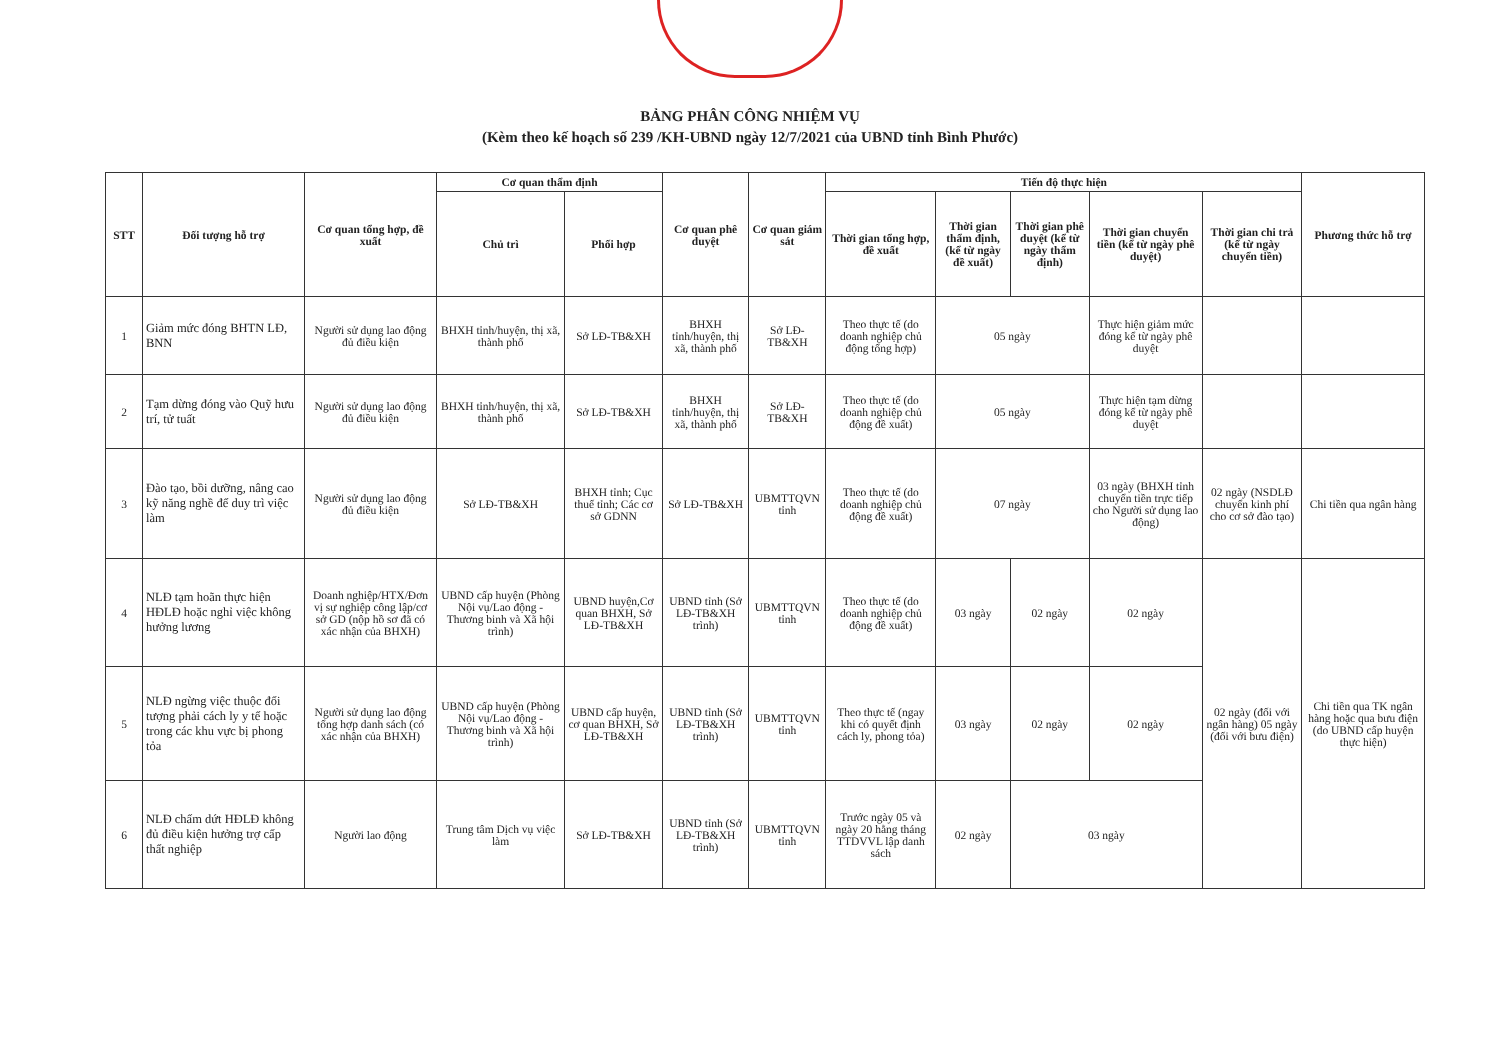BẢNG PHÂN CÔNG NHIỆM VỤ
(Kèm theo kế hoạch số 239 /KH-UBND ngày 12/7/2021 của UBND tỉnh Bình Phước)
| STT | Đối tượng hỗ trợ | Cơ quan tổng hợp, đề xuất | Cơ quan thẩm định | | Cơ quan phê duyệt | Cơ quan giám sát | Tiến độ thực hiện | | | | | Phương thức hỗ trợ |
| --- | --- | --- | --- | --- | --- | --- | --- | --- | --- | --- | --- | --- |
| | | | Chủ trì | Phối hợp | | | Thời gian tổng hợp, đề xuất | Thời gian thẩm định, (kể từ ngày đề xuất) | Thời gian phê duyệt (kể từ ngày thẩm định) | Thời gian chuyển tiền (kể từ ngày phê duyệt) | Thời gian chi trả (kể từ ngày chuyển tiền) | |
| 1 | Giảm mức đóng BHTN LĐ, BNN | Người sử dụng lao động đủ điều kiện | BHXH tỉnh/huyện, thị xã, thành phố | Sở LĐ-TB&XH | BHXH tỉnh/huyện, thị xã, thành phố | Sở LĐ-TB&XH | Theo thực tế (do doanh nghiệp chủ động tổng hợp) | 05 ngày | | Thực hiện giảm mức đóng kể từ ngày phê duyệt | | |
| 2 | Tạm dừng đóng vào Quỹ hưu trí, tử tuất | Người sử dụng lao động đủ điều kiện | BHXH tỉnh/huyện, thị xã, thành phố | Sở LĐ-TB&XH | BHXH tỉnh/huyện, thị xã, thành phố | Sở LĐ-TB&XH | Theo thực tế (do doanh nghiệp chủ động đề xuất) | 05 ngày | | Thực hiện tạm dừng đóng kể từ ngày phê duyệt | | |
| 3 | Đào tạo, bồi dưỡng, nâng cao kỹ năng nghề để duy trì việc làm | Người sử dụng lao động đủ điều kiện | Sở LĐ-TB&XH | BHXH tỉnh; Cục thuế tỉnh; Các cơ sở GDNN | Sở LĐ-TB&XH | UBMTTQVN tỉnh | Theo thực tế (do doanh nghiệp chủ động đề xuất) | 07 ngày | | 03 ngày (BHXH tỉnh chuyển tiền trực tiếp cho Người sử dụng lao động) | 02 ngày (NSDLĐ chuyển kinh phí cho cơ sở đào tạo) | Chi tiền qua ngân hàng |
| 4 | NLĐ tạm hoãn thực hiện HĐLĐ hoặc nghỉ việc không hưởng lương | Doanh nghiệp/HTX/Đơn vị sự nghiệp công lập/cơ sở GD (nộp hồ sơ đã có xác nhận của BHXH) | UBND cấp huyện (Phòng Nội vụ/Lao động - Thương binh và Xã hội trình) | UBND huyện,Cơ quan BHXH, Sở LĐ-TB&XH | UBND tỉnh (Sở LĐ-TB&XH trình) | UBMTTQVN tỉnh | Theo thực tế (do doanh nghiệp chủ động đề xuất) | 03 ngày | 02 ngày | 02 ngày | 02 ngày (đối với ngân hàng) 05 ngày (đối với bưu điện) | Chi tiền qua TK ngân hàng hoặc qua bưu điện (do UBND cấp huyện thực hiện) |
| 5 | NLĐ ngừng việc thuộc đối tượng phải cách ly y tế hoặc trong các khu vực bị phong tỏa | Người sử dụng lao động tổng hợp danh sách (có xác nhận của BHXH) | UBND cấp huyện (Phòng Nội vụ/Lao động - Thương binh và Xã hội trình) | UBND cấp huyện, cơ quan BHXH, Sở LĐ-TB&XH | UBND tỉnh (Sở LĐ-TB&XH trình) | UBMTTQVN tỉnh | Theo thực tế (ngay khi có quyết định cách ly, phong tỏa) | 03 ngày | 02 ngày | 02 ngày | | |
| 6 | NLĐ chấm dứt HĐLĐ không đủ điều kiện hưởng trợ cấp thất nghiệp | Người lao động | Trung tâm Dịch vụ việc làm | Sở LĐ-TB&XH | UBND tỉnh (Sở LĐ-TB&XH trình) | UBMTTQVN tỉnh | Trước ngày 05 và ngày 20 hằng tháng TTDVVL lập danh sách | 02 ngày | 03 ngày | | | |